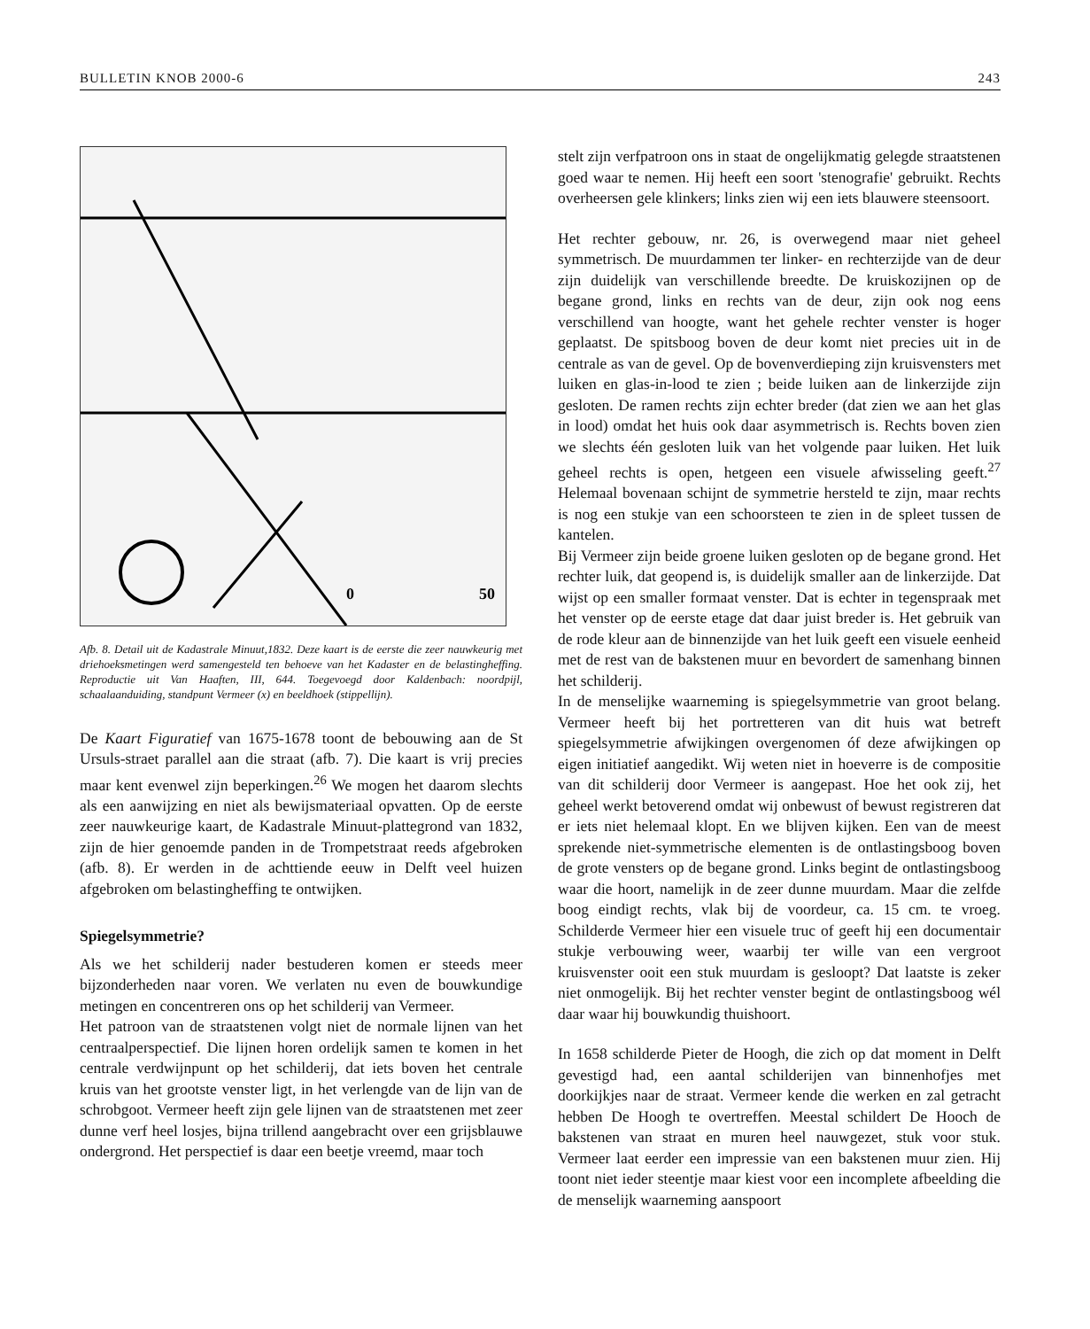BULLETIN KNOB 2000-6 243
0
50
Afb. 8. Detail uit de Kadastrale Minuut,1832. Deze kaart is de eerste die zeer nauwkeurig met driehoeksmetingen werd samengesteld ten behoeve van het Kadaster en de belastingheffing. Reproductie uit Van Haaften, III, 644. Toegevoegd door Kaldenbach: noordpijl, schaalaanduiding, standpunt Vermeer (x) en beeldhoek (stippellijn).
De Kaart Figuratief van 1675-1678 toont de bebouwing aan de St Ursuls-straet parallel aan die straat (afb. 7). Die kaart is vrij precies maar kent evenwel zijn beperkingen.<sup>26</sup> We mogen het daarom slechts als een aanwijzing en niet als bewijsmateriaal opvatten. Op de eerste zeer nauwkeurige kaart, de Kadastrale Minuut-plattegrond van 1832, zijn de hier genoemde panden in de Trompetstraat reeds afgebroken (afb. 8). Er werden in de achttiende eeuw in Delft veel huizen afgebroken om belastingheffing te ontwijken.
Spiegelsymmetrie?
Als we het schilderij nader bestuderen komen er steeds meer bijzonderheden naar voren. We verlaten nu even de bouwkundige metingen en concentreren ons op het schilderij van Vermeer.
Het patroon van de straatstenen volgt niet de normale lijnen van het centraalperspectief. Die lijnen horen ordelijk samen te komen in het centrale verdwijnpunt op het schilderij, dat iets boven het centrale kruis van het grootste venster ligt, in het verlengde van de lijn van de schrobgoot. Vermeer heeft zijn gele lijnen van de straatstenen met zeer dunne verf heel losjes, bijna trillend aangebracht over een grijsblauwe ondergrond. Het perspectief is daar een beetje vreemd, maar toch
stelt zijn verfpatroon ons in staat de ongelijkmatig gelegde straatstenen goed waar te nemen. Hij heeft een soort 'stenografie' gebruikt. Rechts overheersen gele klinkers; links zien wij een iets blauwere steensoort.
Het rechter gebouw, nr. 26, is overwegend maar niet geheel symmetrisch. De muurdammen ter linker- en rechterzijde van de deur zijn duidelijk van verschillende breedte. De kruiskozijnen op de begane grond, links en rechts van de deur, zijn ook nog eens verschillend van hoogte, want het gehele rechter venster is hoger geplaatst. De spitsboog boven de deur komt niet precies uit in de centrale as van de gevel. Op de bovenverdieping zijn kruisvensters met luiken en glas-in-lood te zien ; beide luiken aan de linkerzijde zijn gesloten. De ramen rechts zijn echter breder (dat zien we aan het glas in lood) omdat het huis ook daar asymmetrisch is. Rechts boven zien we slechts één gesloten luik van het volgende paar luiken. Het luik geheel rechts is open, hetgeen een visuele afwisseling geeft.<sup>27</sup> Helemaal bovenaan schijnt de symmetrie hersteld te zijn, maar rechts is nog een stukje van een schoorsteen te zien in de spleet tussen de kantelen.
Bij Vermeer zijn beide groene luiken gesloten op de begane grond. Het rechter luik, dat geopend is, is duidelijk smaller aan de linkerzijde. Dat wijst op een smaller formaat venster. Dat is echter in tegenspraak met het venster op de eerste etage dat daar juist breder is. Het gebruik van de rode kleur aan de binnenzijde van het luik geeft een visuele eenheid met de rest van de bakstenen muur en bevordert de samenhang binnen het schilderij.
In de menselijke waarneming is spiegelsymmetrie van groot belang. Vermeer heeft bij het portretteren van dit huis wat betreft spiegelsymmetrie afwijkingen overgenomen óf deze afwijkingen op eigen initiatief aangedikt. Wij weten niet in hoeverre is de compositie van dit schilderij door Vermeer is aangepast. Hoe het ook zij, het geheel werkt betoverend omdat wij onbewust of bewust registreren dat er iets niet helemaal klopt. En we blijven kijken. Een van de meest sprekende niet-symmetrische elementen is de ontlastingsboog boven de grote vensters op de begane grond. Links begint de ontlastingsboog waar die hoort, namelijk in de zeer dunne muurdam. Maar die zelfde boog eindigt rechts, vlak bij de voordeur, ca. 15 cm. te vroeg. Schilderde Vermeer hier een visuele truc of geeft hij een documentair stukje verbouwing weer, waarbij ter wille van een vergroot kruisvenster ooit een stuk muurdam is gesloopt? Dat laatste is zeker niet onmogelijk. Bij het rechter venster begint de ontlastingsboog wél daar waar hij bouwkundig thuishoort.
In 1658 schilderde Pieter de Hoogh, die zich op dat moment in Delft gevestigd had, een aantal schilderijen van binnenhofjes met doorkijkjes naar de straat. Vermeer kende die werken en zal getracht hebben De Hoogh te overtreffen. Meestal schildert De Hooch de bakstenen van straat en muren heel nauwgezet, stuk voor stuk. Vermeer laat eerder een impressie van een bakstenen muur zien. Hij toont niet ieder steentje maar kiest voor een incomplete afbeelding die de menselijk waarneming aanspoort